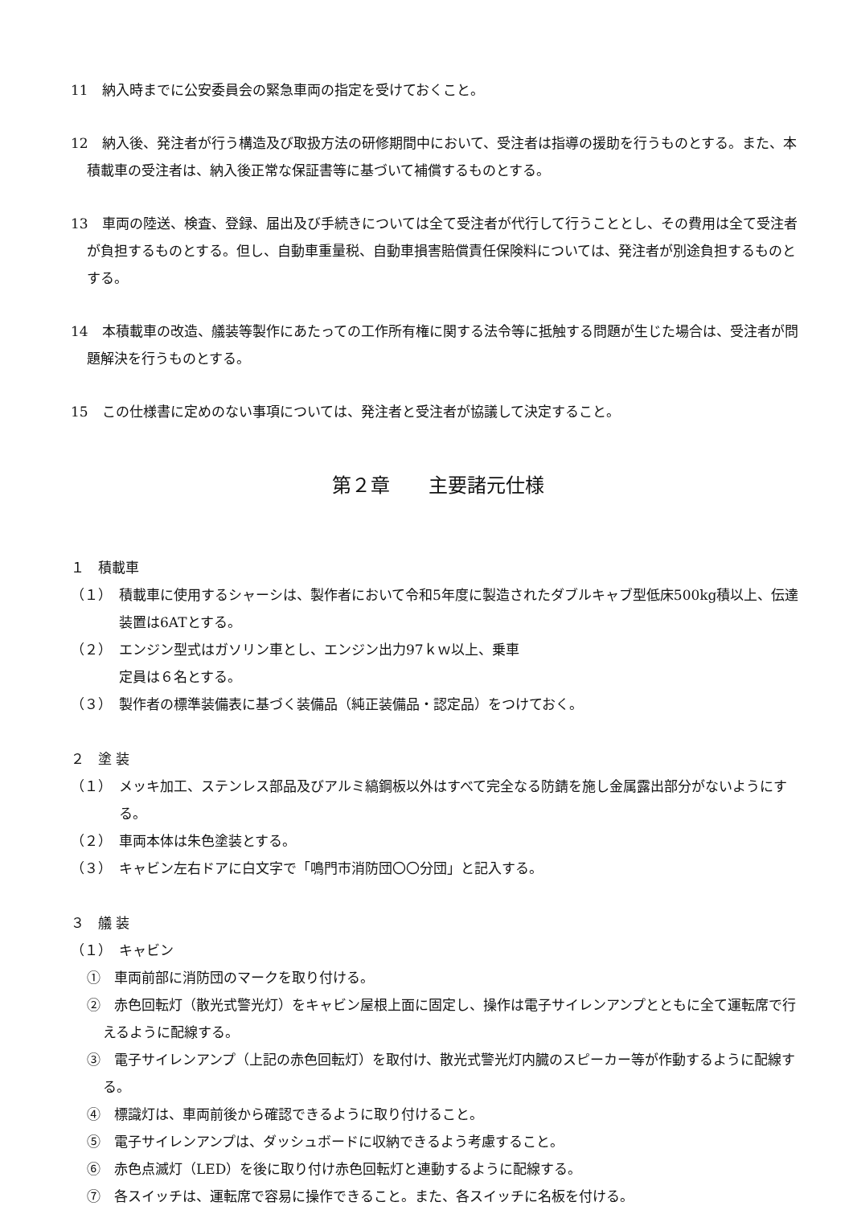11　納入時までに公安委員会の緊急車両の指定を受けておくこと。
12　納入後、発注者が行う構造及び取扱方法の研修期間中において、受注者は指導の援助を行うものとする。また、本積載車の受注者は、納入後正常な保証書等に基づいて補償するものとする。
13　車両の陸送、検査、登録、届出及び手続きについては全て受注者が代行して行うこととし、その費用は全て受注者が負担するものとする。但し、自動車重量税、自動車損害賠償責任保険料については、発注者が別途負担するものとする。
14　本積載車の改造、艤装等製作にあたっての工作所有権に関する法令等に抵触する問題が生じた場合は、受注者が問題解決を行うものとする。
15　この仕様書に定めのない事項については、発注者と受注者が協議して決定すること。
第２章　　主要諸元仕様
１　積載車
（１）　積載車に使用するシャーシは、製作者において令和5年度に製造されたダブルキャブ型低床500kg積以上、伝達装置は6ATとする。
（２）　エンジン型式はガソリン車とし、エンジン出力97ｋｗ以上、乗車
定員は６名とする。
（３）　製作者の標準装備表に基づく装備品（純正装備品・認定品）をつけておく。
２　塗 装
（１）　メッキ加工、ステンレス部品及びアルミ縞鋼板以外はすべて完全なる防錆を施し金属露出部分がないようにする。
（２）　車両本体は朱色塗装とする。
（３）　キャビン左右ドアに白文字で「鳴門市消防団〇〇分団」と記入する。
３　艤 装
（１）　キャビン
①　車両前部に消防団のマークを取り付ける。
②　赤色回転灯（散光式警光灯）をキャビン屋根上面に固定し、操作は電子サイレンアンプとともに全て運転席で行えるように配線する。
③　電子サイレンアンプ（上記の赤色回転灯）を取付け、散光式警光灯内臓のスピーカー等が作動するように配線する。
④　標識灯は、車両前後から確認できるように取り付けること。
⑤　電子サイレンアンプは、ダッシュボードに収納できるよう考慮すること。
⑥　赤色点滅灯（LED）を後に取り付け赤色回転灯と連動するように配線する。
⑦　各スイッチは、運転席で容易に操作できること。また、各スイッチに名板を付ける。